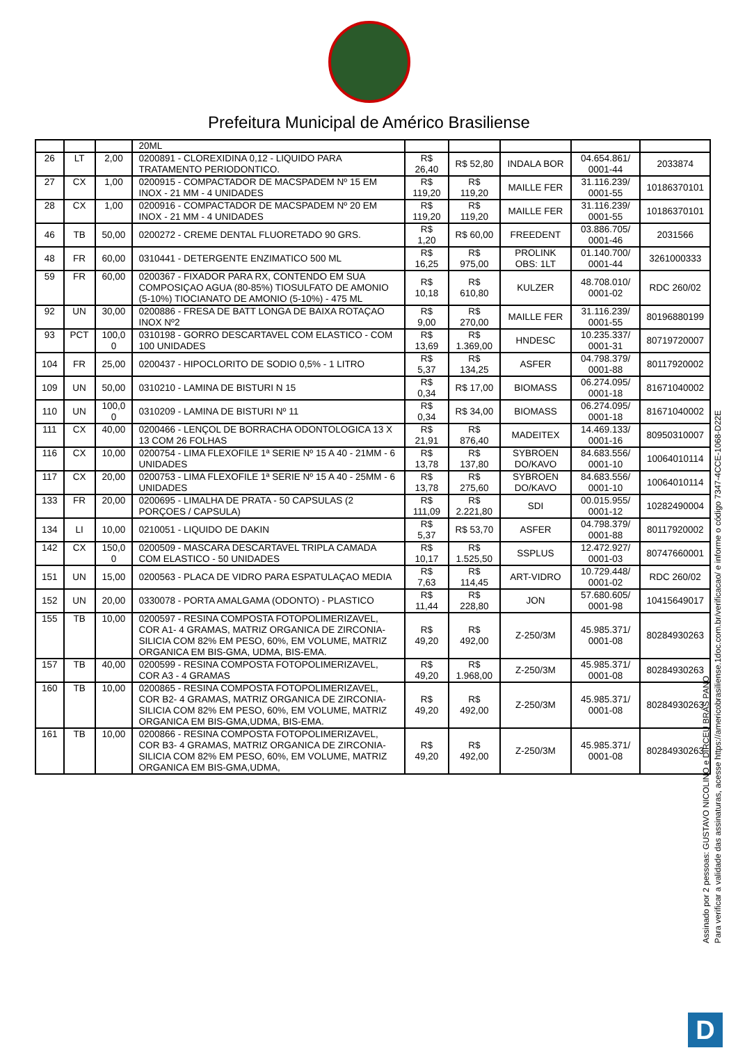Prefeitura Municipal de Américo Brasiliense
| | | | 20ML | | | | | |
| 26 | LT | 2,00 | 0200891 - CLOREXIDINA 0,12 - LIQUIDO PARA TRATAMENTO PERIODONTICO. | R$ 26,40 | R$ 52,80 | INDALA BOR | 04.654.861/ 0001-44 | 2033874 |
| 27 | CX | 1,00 | 0200915 - COMPACTADOR DE MACSPADEM Nº 15 EM INOX - 21 MM - 4 UNIDADES | R$ 119,20 | R$ 119,20 | MAILLE FER | 31.116.239/ 0001-55 | 10186370101 |
| 28 | CX | 1,00 | 0200916 - COMPACTADOR DE MACSPADEM Nº 20 EM INOX - 21 MM - 4 UNIDADES | R$ 119,20 | R$ 119,20 | MAILLE FER | 31.116.239/ 0001-55 | 10186370101 |
| 46 | TB | 50,00 | 0200272 - CREME DENTAL FLUORETADO 90 GRS. | R$ 1,20 | R$ 60,00 | FREEDENT | 03.886.705/ 0001-46 | 2031566 |
| 48 | FR | 60,00 | 0310441 - DETERGENTE ENZIMATICO 500 ML | R$ 16,25 | R$ 975,00 | PROLINK OBS: 1LT | 01.140.700/ 0001-44 | 3261000333 |
| 59 | FR | 60,00 | 0200367 - FIXADOR PARA RX, CONTENDO EM SUA COMPOSIÇAO AGUA (80-85%) TIOSULFATO DE AMONIO (5-10%) TIOCIANATO DE AMONIO (5-10%) - 475 ML | R$ 10,18 | R$ 610,80 | KULZER | 48.708.010/ 0001-02 | RDC 260/02 |
| 92 | UN | 30,00 | 0200886 - FRESA DE BATT LONGA DE BAIXA ROTAÇAO INOX Nº2 | R$ 9,00 | R$ 270,00 | MAILLE FER | 31.116.239/ 0001-55 | 80196880199 |
| 93 | PCT | 100,0 0 | 0310198 - GORRO DESCARTAVEL COM ELASTICO - COM 100 UNIDADES | R$ 13,69 | R$ 1.369,00 | HNDESC | 10.235.337/ 0001-31 | 80719720007 |
| 104 | FR | 25,00 | 0200437 - HIPOCLORITO DE SODIO 0,5% - 1 LITRO | R$ 5,37 | R$ 134,25 | ASFER | 04.798.379/ 0001-88 | 80117920002 |
| 109 | UN | 50,00 | 0310210 - LAMINA DE BISTURI N 15 | R$ 0,34 | R$ 17,00 | BIOMASS | 06.274.095/ 0001-18 | 81671040002 |
| 110 | UN | 100,0 0 | 0310209 - LAMINA DE BISTURI Nº 11 | R$ 0,34 | R$ 34,00 | BIOMASS | 06.274.095/ 0001-18 | 81671040002 |
| 111 | CX | 40,00 | 0200466 - LENÇOL DE BORRACHA ODONTOLOGICA 13 X 13 COM 26 FOLHAS | R$ 21,91 | R$ 876,40 | MADEITEX | 14.469.133/ 0001-16 | 80950310007 |
| 116 | CX | 10,00 | 0200754 - LIMA FLEXOFILE 1ª SERIE Nº 15 A 40 - 21MM - 6 UNIDADES | R$ 13,78 | R$ 137,80 | SYBROEN DO/KAVO | 84.683.556/ 0001-10 | 10064010114 |
| 117 | CX | 20,00 | 0200753 - LIMA FLEXOFILE 1ª SERIE Nº 15 A 40 - 25MM - 6 UNIDADES | R$ 13,78 | R$ 275,60 | SYBROEN DO/KAVO | 84.683.556/ 0001-10 | 10064010114 |
| 133 | FR | 20,00 | 0200695 - LIMALHA DE PRATA - 50 CAPSULAS (2 PORÇOES / CAPSULA) | R$ 111,09 | R$ 2.221,80 | SDI | 00.015.955/ 0001-12 | 10282490004 |
| 134 | LI | 10,00 | 0210051 - LIQUIDO DE DAKIN | R$ 5,37 | R$ 53,70 | ASFER | 04.798.379/ 0001-88 | 80117920002 |
| 142 | CX | 150,0 0 | 0200509 - MASCARA DESCARTAVEL TRIPLA CAMADA COM ELASTICO - 50 UNIDADES | R$ 10,17 | R$ 1.525,50 | SSPLUS | 12.472.927/ 0001-03 | 80747660001 |
| 151 | UN | 15,00 | 0200563 - PLACA DE VIDRO PARA ESPATULAÇAO MEDIA | R$ 7,63 | R$ 114,45 | ART-VIDRO | 10.729.448/ 0001-02 | RDC 260/02 |
| 152 | UN | 20,00 | 0330078 - PORTA AMALGAMA (ODONTO) - PLASTICO | R$ 11,44 | R$ 228,80 | JON | 57.680.605/ 0001-98 | 10415649017 |
| 155 | TB | 10,00 | 0200597 - RESINA COMPOSTA FOTOPOLIMERIZAVEL, COR A1- 4 GRAMAS, MATRIZ ORGANICA DE ZIRCONIA-SILICIA COM 82% EM PESO, 60%, EM VOLUME, MATRIZ ORGANICA EM BIS-GMA, UDMA, BIS-EMA. | R$ 49,20 | R$ 492,00 | Z-250/3M | 45.985.371/ 0001-08 | 80284930263 |
| 157 | TB | 40,00 | 0200599 - RESINA COMPOSTA FOTOPOLIMERIZAVEL, COR A3 - 4 GRAMAS | R$ 49,20 | R$ 1.968,00 | Z-250/3M | 45.985.371/ 0001-08 | 80284930263 |
| 160 | TB | 10,00 | 0200865 - RESINA COMPOSTA FOTOPOLIMERIZAVEL, COR B2- 4 GRAMAS, MATRIZ ORGANICA DE ZIRCONIA-SILICIA COM 82% EM PESO, 60%, EM VOLUME, MATRIZ ORGANICA EM BIS-GMA,UDMA, BIS-EMA. | R$ 49,20 | R$ 492,00 | Z-250/3M | 45.985.371/ 0001-08 | 80284930263 |
| 161 | TB | 10,00 | 0200866 - RESINA COMPOSTA FOTOPOLIMERIZAVEL, COR B3- 4 GRAMAS, MATRIZ ORGANICA DE ZIRCONIA-SILICIA COM 82% EM PESO, 60%, EM VOLUME, MATRIZ ORGANICA EM BIS-GMA,UDMA, | R$ 49,20 | R$ 492,00 | Z-250/3M | 45.985.371/ 0001-08 | 80284930263 |
Assinado por 2 pessoas: GUSTAVO NICOLINO e DIRCEU BRÁS PANO
Para verificar a validade das assinaturas, acesse https://americobrasiliense.1doc.com.br/verificacao/ e informe o código 7347-4CCE-1068-D22E
D